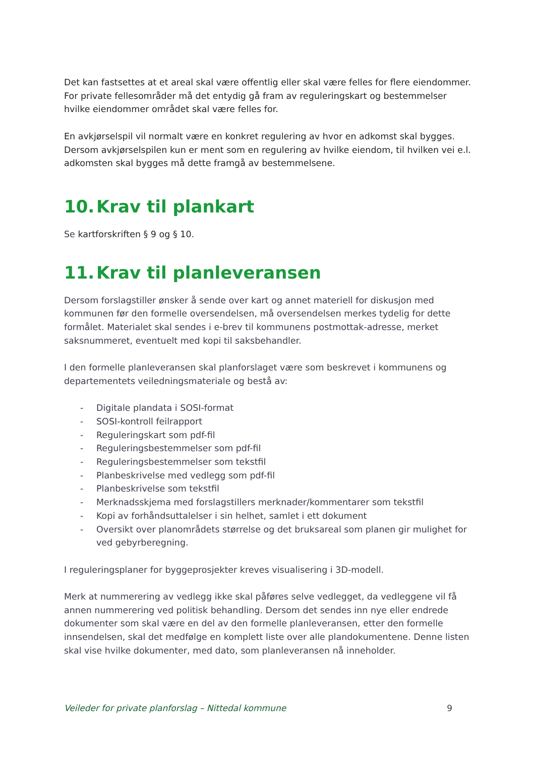Det kan fastsettes at et areal skal være offentlig eller skal være felles for flere eiendommer. For private fellesområder må det entydig gå fram av reguleringskart og bestemmelser hvilke eiendommer området skal være felles for.
En avkjørselspil vil normalt være en konkret regulering av hvor en adkomst skal bygges. Dersom avkjørselspilen kun er ment som en regulering av hvilke eiendom, til hvilken vei e.l. adkomsten skal bygges må dette framgå av bestemmelsene.
10. Krav til plankart
Se kartforskriften § 9 og § 10.
11. Krav til planleveransen
Dersom forslagstiller ønsker å sende over kart og annet materiell for diskusjon med kommunen før den formelle oversendelsen, må oversendelsen merkes tydelig for dette formålet. Materialet skal sendes i e-brev til kommunens postmottak-adresse, merket saksnummeret, eventuelt med kopi til saksbehandler.
I den formelle planleveransen skal planforslaget være som beskrevet i kommunens og departementets veiledningsmateriale og bestå av:
- Digitale plandata i SOSI-format
- SOSI-kontroll feilrapport
- Reguleringskart som pdf-fil
- Reguleringsbestemmelser som pdf-fil
- Reguleringsbestemmelser som tekstfil
- Planbeskrivelse med vedlegg som pdf-fil
- Planbeskrivelse som tekstfil
- Merknadsskjema med forslagstillers merknader/kommentarer som tekstfil
- Kopi av forhåndsuttalelser i sin helhet, samlet i ett dokument
- Oversikt over planområdets størrelse og det bruksareal som planen gir mulighet for ved gebyrberegning.
I reguleringsplaner for byggeprosjekter kreves visualisering i 3D-modell.
Merk at nummerering av vedlegg ikke skal påføres selve vedlegget, da vedleggene vil få annen nummerering ved politisk behandling. Dersom det sendes inn nye eller endrede dokumenter som skal være en del av den formelle planleveransen, etter den formelle innsendelsen, skal det medfølge en komplett liste over alle plandokumentene. Denne listen skal vise hvilke dokumenter, med dato, som planleveransen nå inneholder.
Veileder for private planforslag – Nittedal kommune 9